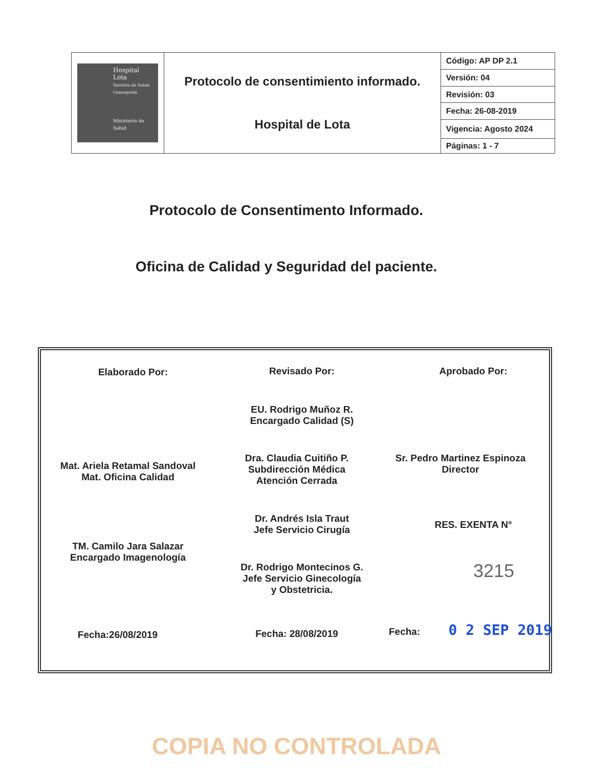| Hospital Lota Servicio de Salud Concepción Ministerio de Salud | Protocolo de consentimiento informado. Hospital de Lota | Código: AP DP 2.1 |
| | | Versión: 04 |
| | | Revisión: 03 |
| | | Fecha: 26-08-2019 |
| | | Vigencia: Agosto 2024 |
| | | Páginas: 1 - 7 |
Protocolo de Consentimento Informado.
Oficina de Calidad y Seguridad del paciente.
Elaborado Por:
Mat. Ariela Retamal Sandoval
Mat. Oficina Calidad
TM. Camilo Jara Salazar
Encargado Imagenología
Fecha:26/08/2019
Revisado Por:
EU. Rodrigo Muñoz R.
Encargado Calidad (S)
Dra. Claudia Cuitiño P.
Subdirección Médica
Atención Cerrada
Dr. Andrés Isla Traut
Jefe Servicio Cirugía
Dr. Rodrigo Montecinos G.
Jefe Servicio Ginecología
y Obstetricia.
Fecha: 28/08/2019
Aprobado Por:
Sr. Pedro Martinez Espinoza
Director
RES. EXENTA N°
3215
Fecha: 0 2 SEP 2019
COPIA NO CONTROLADA